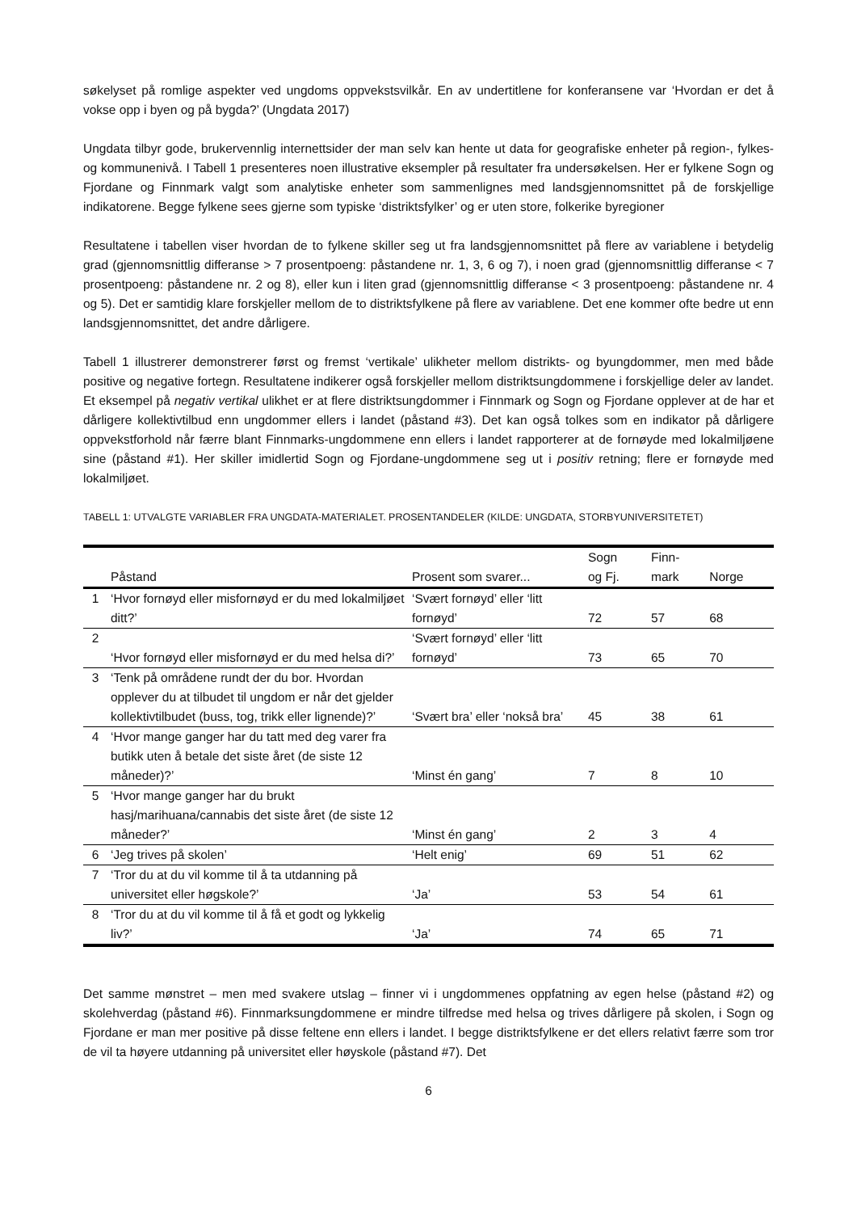søkelyset på romlige aspekter ved ungdoms oppvekstsvilkår. En av undertitlene for konferansene var ‘Hvordan er det å vokse opp i byen og på bygda?’ (Ungdata 2017)
Ungdata tilbyr gode, brukervennlig internettsider der man selv kan hente ut data for geografiske enheter på region-, fylkes- og kommunenivå. I Tabell 1 presenteres noen illustrative eksempler på resultater fra undersøkelsen. Her er fylkene Sogn og Fjordane og Finnmark valgt som analytiske enheter som sammenlignes med landsgjennomsnittet på de forskjellige indikatorene. Begge fylkene sees gjerne som typiske ‘distriktsfylker’ og er uten store, folkerike byregioner
Resultatene i tabellen viser hvordan de to fylkene skiller seg ut fra landsgjennomsnittet på flere av variablene i betydelig grad (gjennomsnittlig differanse > 7 prosentpoeng: påstandene nr. 1, 3, 6 og 7), i noen grad (gjennomsnittlig differanse < 7 prosentpoeng: påstandene nr. 2 og 8), eller kun i liten grad (gjennomsnittlig differanse < 3 prosentpoeng: påstandene nr. 4 og 5). Det er samtidig klare forskjeller mellom de to distriktsfylkene på flere av variablene. Det ene kommer ofte bedre ut enn landsgjennomsnittet, det andre dårligere.
Tabell 1 illustrerer demonstrerer først og fremst ‘vertikale’ ulikheter mellom distrikts- og byungdommer, men med både positive og negative fortegn. Resultatene indikerer også forskjeller mellom distriktsungdommene i forskjellige deler av landet. Et eksempel på negativ vertikal ulikhet er at flere distriktsungdommer i Finnmark og Sogn og Fjordane opplever at de har et dårligere kollektivtilbud enn ungdommer ellers i landet (påstand #3). Det kan også tolkes som en indikator på dårligere oppvekstforhold når færre blant Finnmarks-ungdommene enn ellers i landet rapporterer at de fornøyde med lokalmiljøene sine (påstand #1). Her skiller imidlertid Sogn og Fjordane-ungdommene seg ut i positiv retning; flere er fornøyde med lokalmiljøet.
TABELL 1: UTVALGTE VARIABLER FRA UNGDATA-MATERIALET. PROSENTANDELER (KILDE: UNGDATA, STORBYUNIVERSITETET)
| | Påstand | Prosent som svarer... | Sogn og Fj. | Finn- mark | Norge |
| --- | --- | --- | --- | --- | --- |
| 1 | ‘Hvor fornøyd eller misfornøyd er du med lokalmiljøet ditt?’ | ‘Svært fornøyd’ eller ‘litt fornøyd’ | 72 | 57 | 68 |
| 2 | ‘Hvor fornøyd eller misfornøyd er du med helsa di?’ | ‘Svært fornøyd’ eller ‘litt fornøyd’ | 73 | 65 | 70 |
| 3 | ‘Tenk på områdene rundt der du bor. Hvordan opplever du at tilbudet til ungdom er når det gjelder kollektivtilbudet (buss, tog, trikk eller lignende)?’ | ‘Svært bra’ eller ‘nokså bra’ | 45 | 38 | 61 |
| 4 | ‘Hvor mange ganger har du tatt med deg varer fra butikk uten å betale det siste året (de siste 12 måneder)?’ | ‘Minst én gang’ | 7 | 8 | 10 |
| 5 | ‘Hvor mange ganger har du brukt hasj/marihuana/cannabis det siste året (de siste 12 måneder?’ | ‘Minst én gang’ | 2 | 3 | 4 |
| 6 | ‘Jeg trives på skolen’ | ‘Helt enig’ | 69 | 51 | 62 |
| 7 | ‘Tror du at du vil komme til å ta utdanning på universitet eller høgskole?’ | ‘Ja’ | 53 | 54 | 61 |
| 8 | ‘Tror du at du vil komme til å få et godt og lykkelig liv?’ | ‘Ja’ | 74 | 65 | 71 |
Det samme mønstret – men med svakere utslag – finner vi i ungdommenes oppfatning av egen helse (påstand #2) og skolehverdag (påstand #6). Finnmarksungdommene er mindre tilfredse med helsa og trives dårligere på skolen, i Sogn og Fjordane er man mer positive på disse feltene enn ellers i landet. I begge distriktsfylkene er det ellers relativt færre som tror de vil ta høyere utdanning på universitet eller høyskole (påstand #7). Det
6